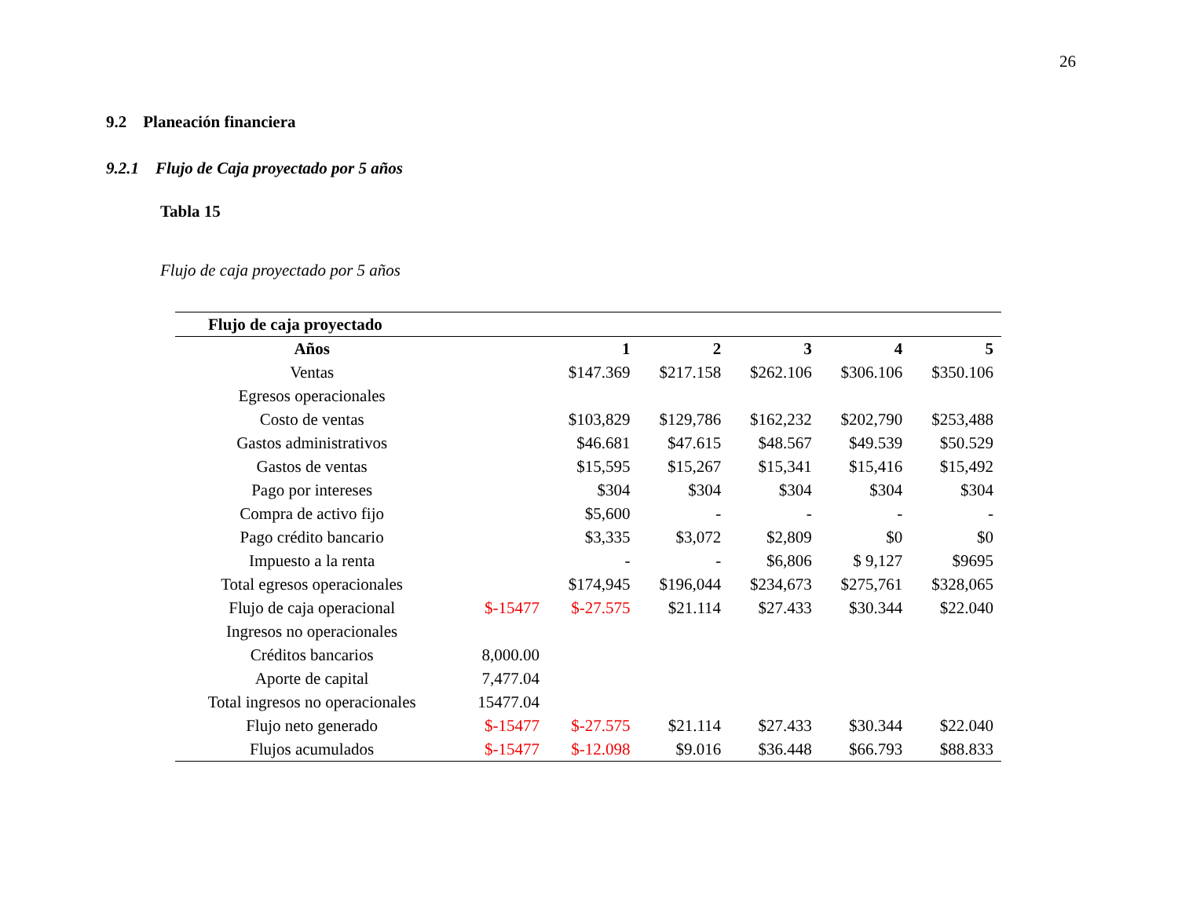26
9.2 Planeación financiera
9.2.1 Flujo de Caja proyectado por 5 años
Tabla 15
Flujo de caja proyectado por 5 años
| Flujo de caja proyectado | | | | | | |
| Años | | 1 | 2 | 3 | 4 | 5 |
| Ventas | | $147.369 | $217.158 | $262.106 | $306.106 | $350.106 |
| Egresos operacionales | | | | | | |
| Costo de ventas | | $103,829 | $129,786 | $162,232 | $202,790 | $253,488 |
| Gastos administrativos | | $46.681 | $47.615 | $48.567 | $49.539 | $50.529 |
| Gastos de ventas | | $15,595 | $15,267 | $15,341 | $15,416 | $15,492 |
| Pago por intereses | | $304 | $304 | $304 | $304 | $304 |
| Compra de activo fijo | | $5,600 | - | - | - | - |
| Pago crédito bancario | | $3,335 | $3,072 | $2,809 | $0 | $0 |
| Impuesto a la renta | | - | - | $6,806 | $ 9,127 | $9695 |
| Total egresos operacionales | | $174,945 | $196,044 | $234,673 | $275,761 | $328,065 |
| Flujo de caja operacional | $-15477 | $-27.575 | $21.114 | $27.433 | $30.344 | $22.040 |
| Ingresos no operacionales | | | | | | |
| Créditos bancarios | 8,000.00 | | | | | |
| Aporte de capital | 7,477.04 | | | | | |
| Total ingresos no operacionales | 15477.04 | | | | | |
| Flujo neto generado | $-15477 | $-27.575 | $21.114 | $27.433 | $30.344 | $22.040 |
| Flujos acumulados | $-15477 | $-12.098 | $9.016 | $36.448 | $66.793 | $88.833 |